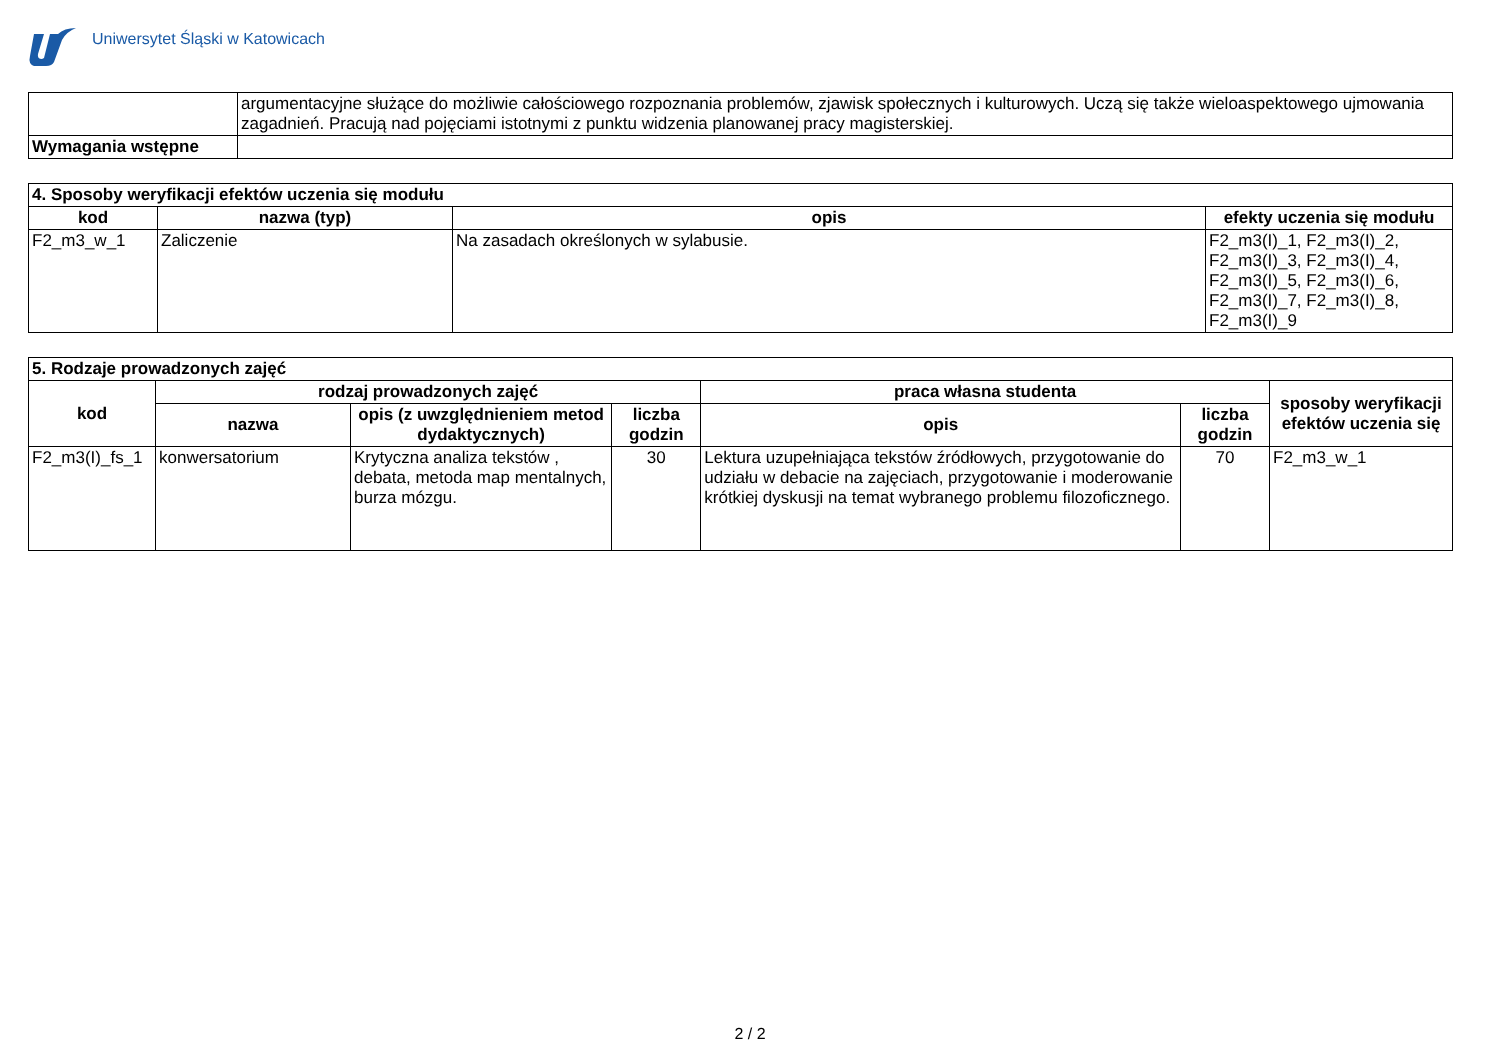Uniwersytet Śląski w Katowicach
| | argumentacyjne służące do możliwie całościowego rozpoznania problemów, zjawisk społecznych i kulturowych. Uczą się także wieloaspektowego ujmowania zagadnień. Pracują nad pojęciami istotnymi z punktu widzenia planowanej pracy magisterskiej. |
| Wymagania wstępne | |
| 4. Sposoby weryfikacji efektów uczenia się modułu | | | |
| kod | nazwa (typ) | opis | efekty uczenia się modułu |
| F2_m3_w_1 | Zaliczenie | Na zasadach określonych w sylabusie. | F2_m3(I)_1, F2_m3(I)_2, F2_m3(I)_3, F2_m3(I)_4, F2_m3(I)_5, F2_m3(I)_6, F2_m3(I)_7, F2_m3(I)_8, F2_m3(I)_9 |
| 5. Rodzaje prowadzonych zajęć | | | | | | |
| kod | rodzaj prowadzonych zajęć | | | praca własna studenta | | sposoby weryfikacji efektów uczenia się |
| | nazwa | opis (z uwzględnieniem metod dydaktycznych) | liczba godzin | opis | liczba godzin | |
| F2_m3(I)_fs_1 | konwersatorium | Krytyczna analiza tekstów , debata, metoda map mentalnych, burza mózgu. | 30 | Lektura uzupełniająca tekstów źródłowych, przygotowanie do udziału w debacie na zajęciach, przygotowanie i moderowanie krótkiej dyskusji na temat wybranego problemu filozoficznego. | 70 | F2_m3_w_1 |
2 / 2